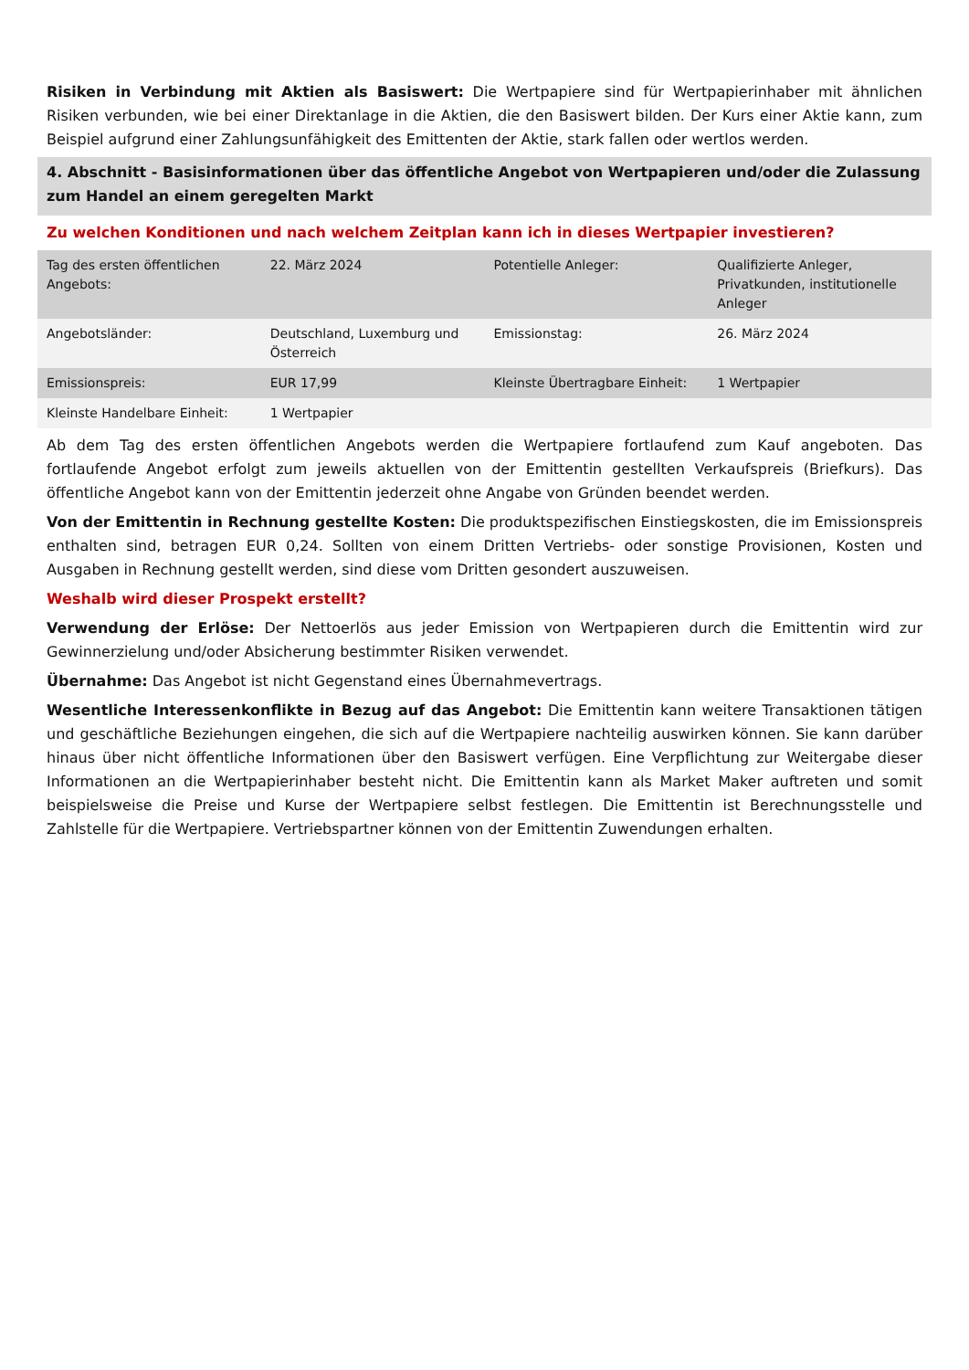Risiken in Verbindung mit Aktien als Basiswert: Die Wertpapiere sind für Wertpapierinhaber mit ähnlichen Risiken verbunden, wie bei einer Direktanlage in die Aktien, die den Basiswert bilden. Der Kurs einer Aktie kann, zum Beispiel aufgrund einer Zahlungsunfähigkeit des Emittenten der Aktie, stark fallen oder wertlos werden.
4. Abschnitt - Basisinformationen über das öffentliche Angebot von Wertpapieren und/oder die Zulassung zum Handel an einem geregelten Markt
Zu welchen Konditionen und nach welchem Zeitplan kann ich in dieses Wertpapier investieren?
| Tag des ersten öffentlichen Angebots: | 22. März 2024 | Potentielle Anleger: | Qualifizierte Anleger, Privatkunden, institutionelle Anleger |
| Angebotsländer: | Deutschland, Luxemburg und Österreich | Emissionstag: | 26. März 2024 |
| Emissionspreis: | EUR 17,99 | Kleinste Übertragbare Einheit: | 1 Wertpapier |
| Kleinste Handelbare Einheit: | 1 Wertpapier | | |
Ab dem Tag des ersten öffentlichen Angebots werden die Wertpapiere fortlaufend zum Kauf angeboten. Das fortlaufende Angebot erfolgt zum jeweils aktuellen von der Emittentin gestellten Verkaufspreis (Briefkurs). Das öffentliche Angebot kann von der Emittentin jederzeit ohne Angabe von Gründen beendet werden.
Von der Emittentin in Rechnung gestellte Kosten: Die produktspezifischen Einstiegskosten, die im Emissionspreis enthalten sind, betragen EUR 0,24. Sollten von einem Dritten Vertriebs- oder sonstige Provisionen, Kosten und Ausgaben in Rechnung gestellt werden, sind diese vom Dritten gesondert auszuweisen.
Weshalb wird dieser Prospekt erstellt?
Verwendung der Erlöse: Der Nettoerlös aus jeder Emission von Wertpapieren durch die Emittentin wird zur Gewinnerzielung und/oder Absicherung bestimmter Risiken verwendet.
Übernahme: Das Angebot ist nicht Gegenstand eines Übernahmevertrags.
Wesentliche Interessenkonflikte in Bezug auf das Angebot: Die Emittentin kann weitere Transaktionen tätigen und geschäftliche Beziehungen eingehen, die sich auf die Wertpapiere nachteilig auswirken können. Sie kann darüber hinaus über nicht öffentliche Informationen über den Basiswert verfügen. Eine Verpflichtung zur Weitergabe dieser Informationen an die Wertpapierinhaber besteht nicht. Die Emittentin kann als Market Maker auftreten und somit beispielsweise die Preise und Kurse der Wertpapiere selbst festlegen. Die Emittentin ist Berechnungsstelle und Zahlstelle für die Wertpapiere. Vertriebspartner können von der Emittentin Zuwendungen erhalten.